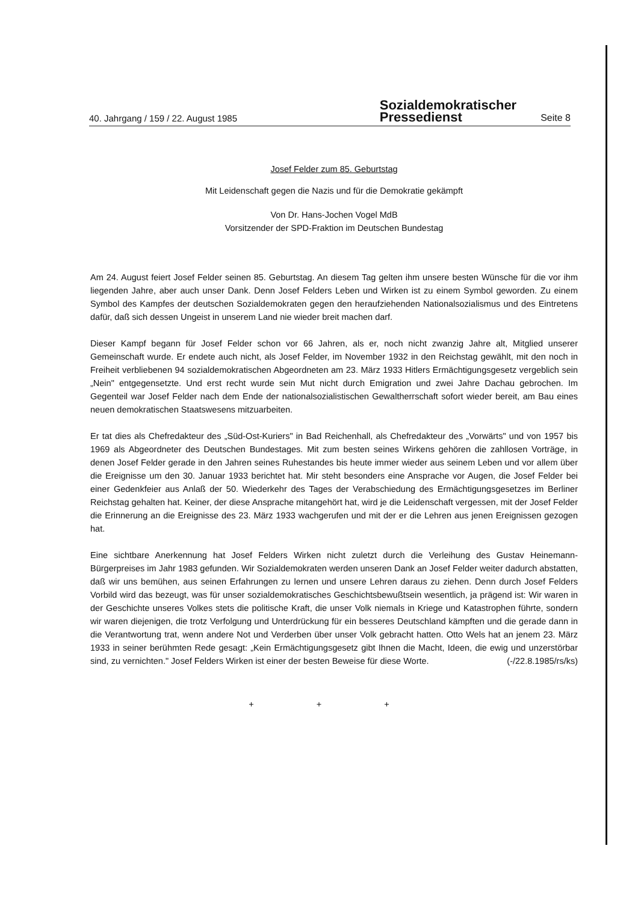40. Jahrgang / 159 / 22. August 1985
Sozialdemokratischer
Pressedienst
Seite 8
Josef Felder zum 85. Geburtstag
Mit Leidenschaft gegen die Nazis und für die Demokratie gekämpft
Von Dr. Hans-Jochen Vogel MdB
Vorsitzender der SPD-Fraktion im Deutschen Bundestag
Am 24. August feiert Josef Felder seinen 85. Geburtstag. An diesem Tag gelten ihm unsere besten Wünsche für die vor ihm liegenden Jahre, aber auch unser Dank. Denn Josef Felders Leben und Wirken ist zu einem Symbol geworden. Zu einem Symbol des Kampfes der deutschen Sozialdemokraten gegen den heraufziehenden Nationalsozialismus und des Eintretens dafür, daß sich dessen Ungeist in unserem Land nie wieder breit machen darf.
Dieser Kampf begann für Josef Felder schon vor 66 Jahren, als er, noch nicht zwanzig Jahre alt, Mitglied unserer Gemeinschaft wurde. Er endete auch nicht, als Josef Felder, im November 1932 in den Reichstag gewählt, mit den noch in Freiheit verbliebenen 94 sozialdemokratischen Abgeordneten am 23. März 1933 Hitlers Ermächtigungsgesetz vergeblich sein „Nein" entgegensetzte. Und erst recht wurde sein Mut nicht durch Emigration und zwei Jahre Dachau gebrochen. Im Gegenteil war Josef Felder nach dem Ende der nationalsozialistischen Gewaltherrschaft sofort wieder bereit, am Bau eines neuen demokratischen Staatswesens mitzuarbeiten.
Er tat dies als Chefredakteur des „Süd-Ost-Kuriers" in Bad Reichenhall, als Chefredakteur des „Vorwärts" und von 1957 bis 1969 als Abgeordneter des Deutschen Bundestages. Mit zum besten seines Wirkens gehören die zahllosen Vorträge, in denen Josef Felder gerade in den Jahren seines Ruhestandes bis heute immer wieder aus seinem Leben und vor allem über die Ereignisse um den 30. Januar 1933 berichtet hat. Mir steht besonders eine Ansprache vor Augen, die Josef Felder bei einer Gedenkfeier aus Anlaß der 50. Wiederkehr des Tages der Verabschiedung des Ermächtigungsgesetzes im Berliner Reichstag gehalten hat. Keiner, der diese Ansprache mitangehört hat, wird je die Leidenschaft vergessen, mit der Josef Felder die Erinnerung an die Ereignisse des 23. März 1933 wachgerufen und mit der er die Lehren aus jenen Ereignissen gezogen hat.
Eine sichtbare Anerkennung hat Josef Felders Wirken nicht zuletzt durch die Verleihung des Gustav Heinemann-Bürgerpreises im Jahr 1983 gefunden. Wir Sozialdemokraten werden unseren Dank an Josef Felder weiter dadurch abstatten, daß wir uns bemühen, aus seinen Erfahrungen zu lernen und unsere Lehren daraus zu ziehen. Denn durch Josef Felders Vorbild wird das bezeugt, was für unser sozialdemokratisches Geschichtsbewußtsein wesentlich, ja prägend ist: Wir waren in der Geschichte unseres Volkes stets die politische Kraft, die unser Volk niemals in Kriege und Katastrophen führte, sondern wir waren diejenigen, die trotz Verfolgung und Unterdrückung für ein besseres Deutschland kämpften und die gerade dann in die Verantwortung trat, wenn andere Not und Verderben über unser Volk gebracht hatten. Otto Wels hat an jenem 23. März 1933 in seiner berühmten Rede gesagt: „Kein Ermächtigungsgesetz gibt Ihnen die Macht, Ideen, die ewig und unzerstörbar sind, zu vernichten." Josef Felders Wirken ist einer der besten Beweise für diese Worte. (-/22.8.1985/rs/ks)
+ + +